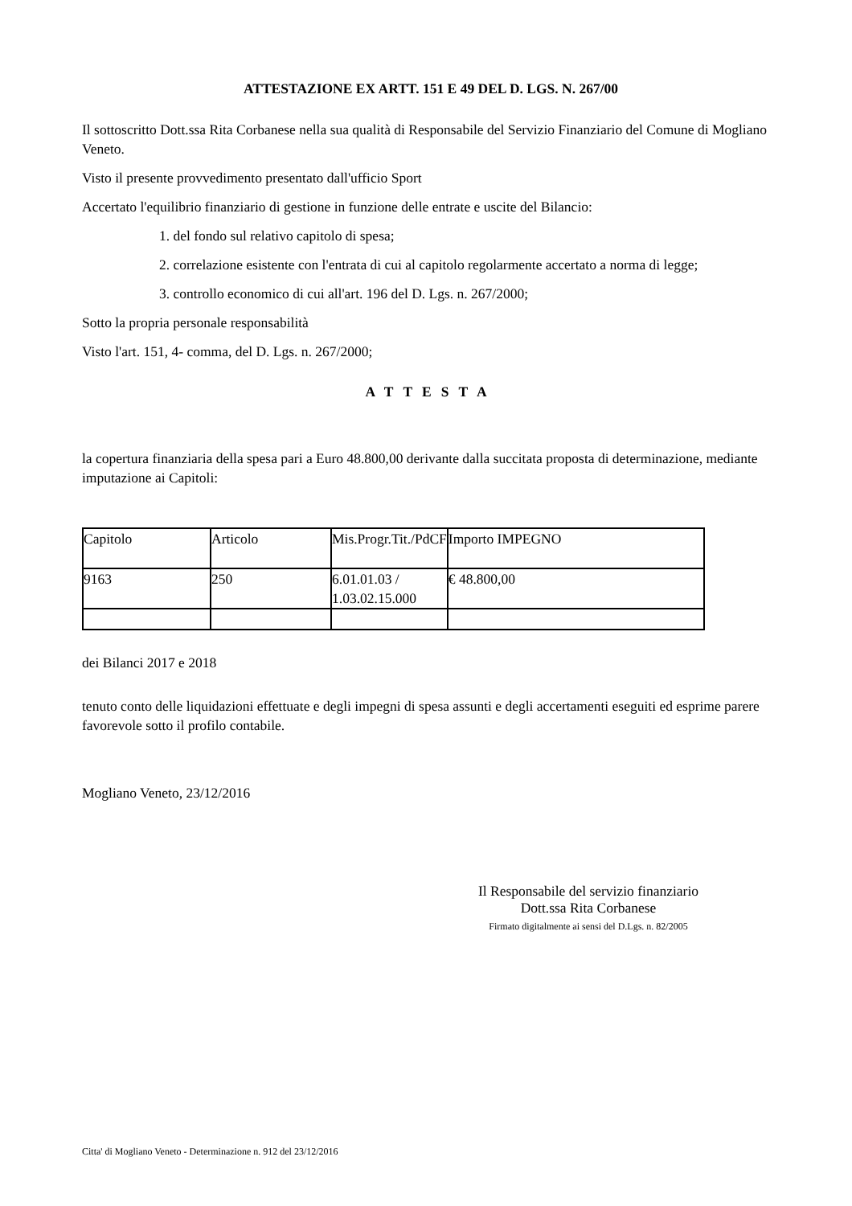ATTESTAZIONE EX ARTT. 151 E 49 DEL D. LGS. N. 267/00
Il sottoscritto Dott.ssa Rita Corbanese nella sua qualità di Responsabile del Servizio Finanziario del Comune di Mogliano Veneto.
Visto il presente provvedimento presentato dall'ufficio Sport
Accertato l'equilibrio finanziario di gestione in funzione delle entrate e uscite del Bilancio:
1. del fondo sul relativo capitolo di spesa;
2. correlazione esistente con l'entrata di cui al capitolo regolarmente accertato a norma di legge;
3. controllo economico di cui all'art. 196 del D. Lgs. n. 267/2000;
Sotto la propria personale responsabilità
Visto l'art. 151, 4- comma, del D. Lgs. n. 267/2000;
ATTESTA
la copertura finanziaria della spesa pari a Euro 48.800,00 derivante dalla succitata proposta di determinazione, mediante imputazione ai Capitoli:
| Capitolo | Articolo | Mis.Progr.Tit./PdCF | Importo IMPEGNO |
| 9163 | 250 | 6.01.01.03 / 1.03.02.15.000 | € 48.800,00 |
dei Bilanci 2017 e 2018
tenuto conto delle liquidazioni effettuate e degli impegni di spesa assunti e degli accertamenti eseguiti ed esprime parere favorevole sotto il profilo contabile.
Mogliano Veneto, 23/12/2016
Il Responsabile del servizio finanziario
Dott.ssa Rita Corbanese
Firmato digitalmente ai sensi del D.Lgs. n. 82/2005
Citta' di Mogliano Veneto - Determinazione n. 912 del 23/12/2016